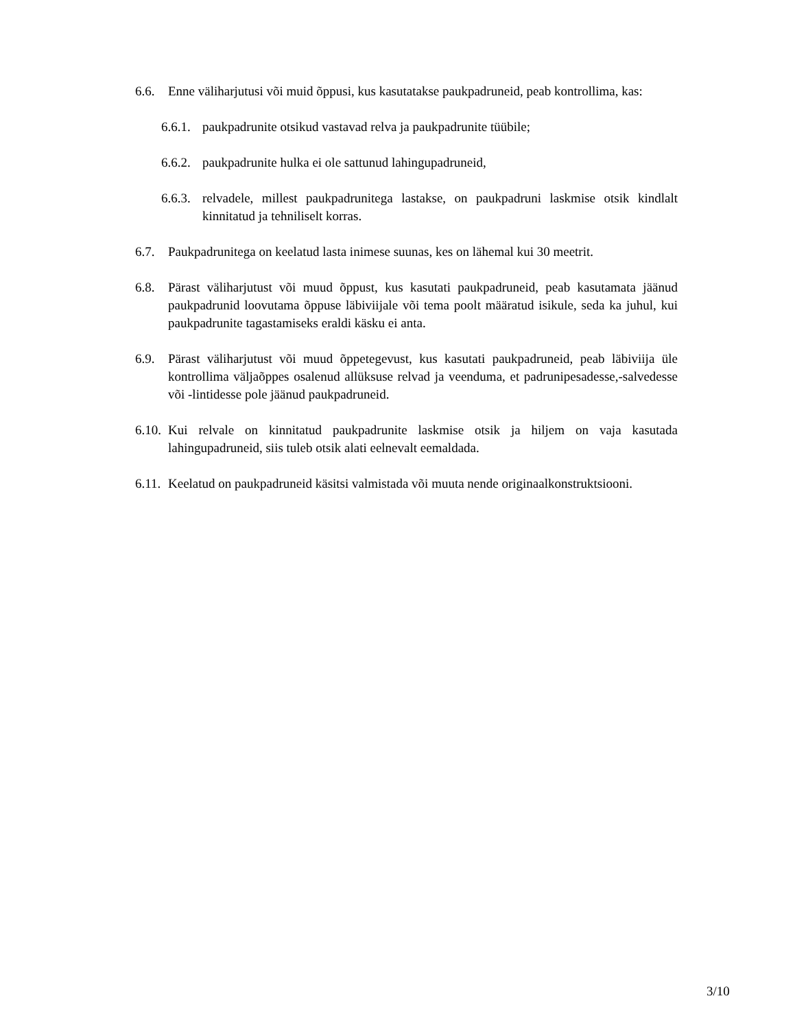6.6. Enne väliharjutusi või muid õppusi, kus kasutatakse paukpadruneid, peab kontrollima, kas:
6.6.1.
paukpadrunite otsikud vastavad relva ja paukpadrunite tüübile;
6.6.2.
paukpadrunite hulka ei ole sattunud lahingupadruneid,
6.6.3.
relvadele, millest paukpadrunitega lastakse, on paukpadruni laskmise otsik kindlalt kinnitatud ja tehniliselt korras.
6.7. Paukpadrunitega on keelatud lasta inimese suunas, kes on lähemal kui 30 meetrit.
6.8. Pärast väliharjutust või muud õppust, kus kasutati paukpadruneid, peab kasutamata jäänud paukpadrunid loovutama õppuse läbiviijale või tema poolt määratud isikule, seda ka juhul, kui paukpadrunite tagastamiseks eraldi käsku ei anta.
6.9. Pärast väliharjutust või muud õppetegevust, kus kasutati paukpadruneid, peab läbiviija üle kontrollima väljaõppes osalenud allüksuse relvad ja veenduma, et padrunipesadesse,-salvedesse või -lintidesse pole jäänud paukpadruneid.
6.10.
Kui relvale on kinnitatud paukpadrunite laskmise otsik ja hiljem on vaja kasutada lahingupadruneid, siis tuleb otsik alati eelnevalt eemaldada.
6.11.
Keelatud on paukpadruneid käsitsi valmistada või muuta nende originaalkonstruktsiooni.
3/10